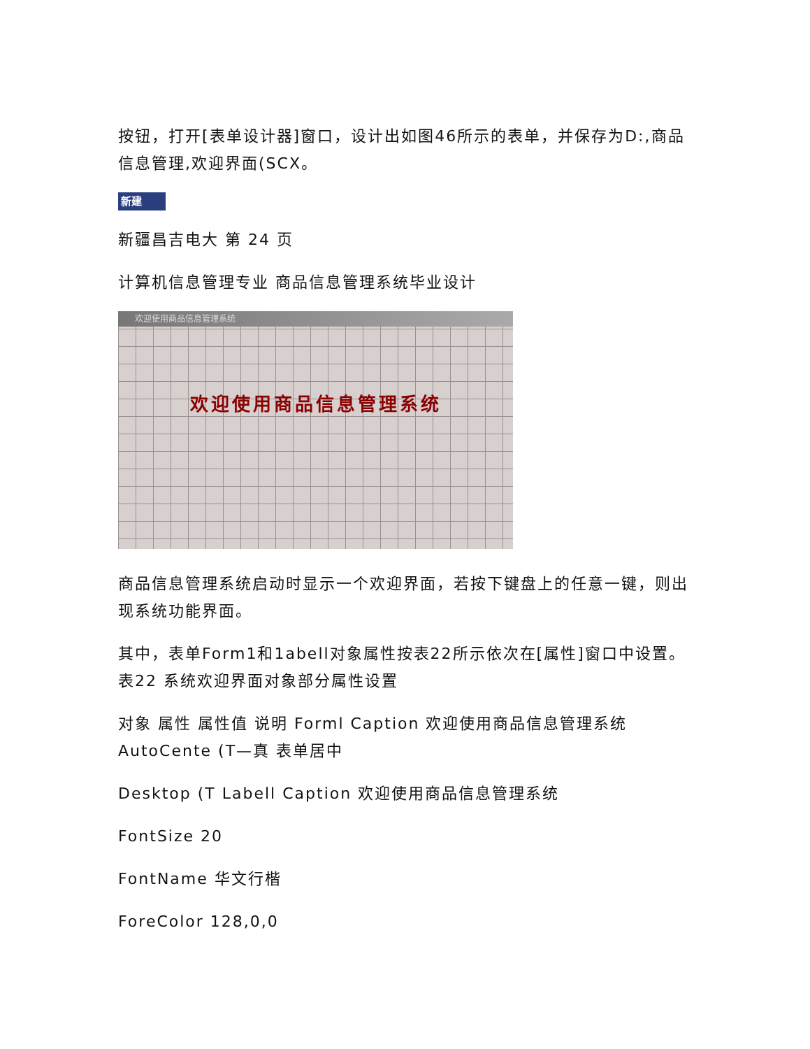按钮，打开[表单设计器]窗口，设计出如图46所示的表单，并保存为D:,商品信息管理,欢迎界面(SCX。
新建
新疆昌吉电大 第 24 页
计算机信息管理专业 商品信息管理系统毕业设计
欢迎使用商品信息管理系统
欢迎使用商品信息管理系统
商品信息管理系统启动时显示一个欢迎界面，若按下键盘上的任意一键，则出现系统功能界面。
其中，表单Form1和1abell对象属性按表22所示依次在[属性]窗口中设置。 表22 系统欢迎界面对象部分属性设置
对象 属性 属性值 说明 Forml Caption 欢迎使用商品信息管理系统 AutoCente (T—真 表单居中
Desktop (T Labell Caption 欢迎使用商品信息管理系统
FontSize 20
FontName 华文行楷
ForeColor 128,0,0